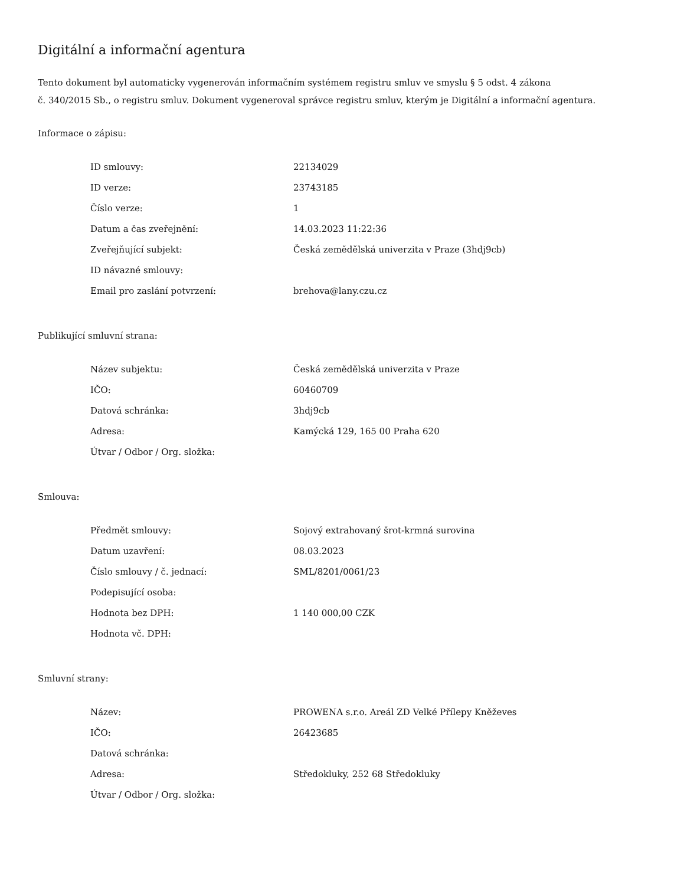Digitální a informační agentura
Tento dokument byl automaticky vygenerován informačním systémem registru smluv ve smyslu § 5 odst. 4 zákona
č. 340/2015 Sb., o registru smluv. Dokument vygeneroval správce registru smluv, kterým je Digitální a informační agentura.
Informace o zápisu:
| ID smlouvy: | 22134029 |
| ID verze: | 23743185 |
| Číslo verze: | 1 |
| Datum a čas zveřejnění: | 14.03.2023 11:22:36 |
| Zveřejňující subjekt: | Česká zemědělská univerzita v Praze (3hdj9cb) |
| ID návazné smlouvy: | |
| Email pro zaslání potvrzení: | brehova@lany.czu.cz |
Publikující smluvní strana:
| Název subjektu: | Česká zemědělská univerzita v Praze |
| IČO: | 60460709 |
| Datová schránka: | 3hdj9cb |
| Adresa: | Kamýcká 129, 165 00 Praha 620 |
| Útvar / Odbor / Org. složka: | |
Smlouva:
| Předmět smlouvy: | Sojový extrahovaný šrot-krmná surovina |
| Datum uzavření: | 08.03.2023 |
| Číslo smlouvy / č. jednací: | SML/8201/0061/23 |
| Podepisující osoba: | |
| Hodnota bez DPH: | 1 140 000,00 CZK |
| Hodnota vč. DPH: | |
Smluvní strany:
| Název: | PROWENA s.r.o. Areál ZD Velké Přílepy Kněževes |
| IČO: | 26423685 |
| Datová schránka: | |
| Adresa: | Středokluky, 252 68 Středokluky |
| Útvar / Odbor / Org. složka: | |